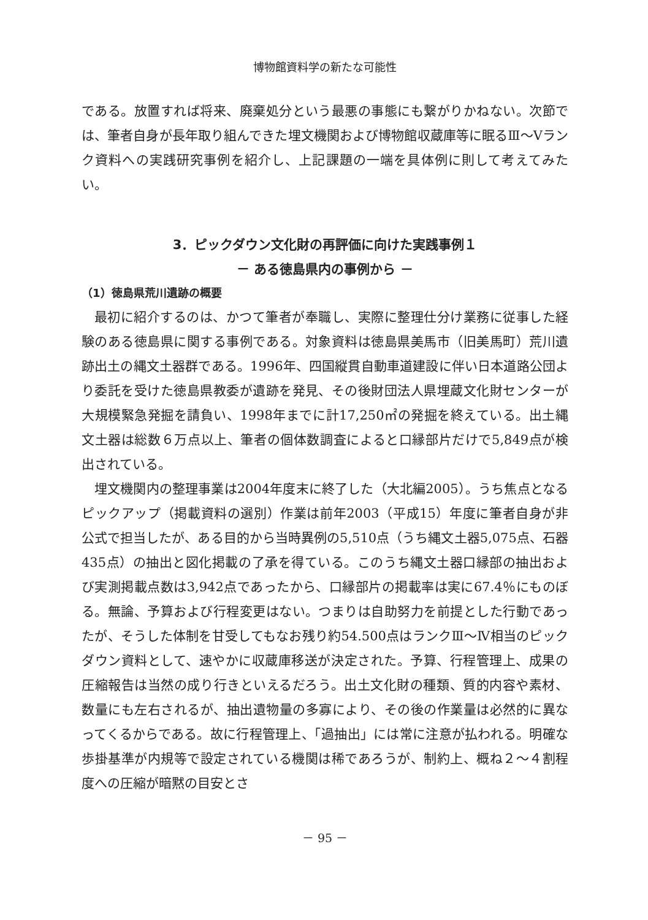博物館資料学の新たな可能性
である。放置すれば将来、廃棄処分という最悪の事態にも繋がりかねない。次節では、筆者自身が長年取り組んできた埋文機関および博物館収蔵庫等に眠るⅢ～Ⅴランク資料への実践研究事例を紹介し、上記課題の一端を具体例に則して考えてみたい。
3．ピックダウン文化財の再評価に向けた実践事例１
－ ある徳島県内の事例から －
（1）徳島県荒川遺跡の概要
最初に紹介するのは、かつて筆者が奉職し、実際に整理仕分け業務に従事した経験のある徳島県に関する事例である。対象資料は徳島県美馬市（旧美馬町）荒川遺跡出土の縄文土器群である。1996年、四国縦貫自動車道建設に伴い日本道路公団より委託を受けた徳島県教委が遺跡を発見、その後財団法人県埋蔵文化財センターが大規模緊急発掘を請負い、1998年までに計17,250㎡の発掘を終えている。出土縄文土器は総数６万点以上、筆者の個体数調査によると口縁部片だけで5,849点が検出されている。
埋文機関内の整理事業は2004年度末に終了した（大北編2005）。うち焦点となるピックアップ（掲載資料の選別）作業は前年2003（平成15）年度に筆者自身が非公式で担当したが、ある目的から当時異例の5,510点（うち縄文土器5,075点、石器435点）の抽出と図化掲載の了承を得ている。このうち縄文土器口縁部の抽出および実測掲載点数は3,942点であったから、口縁部片の掲載率は実に67.4％にものぼる。無論、予算および行程変更はない。つまりは自助努力を前提とした行動であったが、そうした体制を甘受してもなお残り約54.500点はランクⅢ～Ⅳ相当のピックダウン資料として、速やかに収蔵庫移送が決定された。予算、行程管理上、成果の圧縮報告は当然の成り行きといえるだろう。出土文化財の種類、質的内容や素材、数量にも左右されるが、抽出遺物量の多寡により、その後の作業量は必然的に異なってくるからである。故に行程管理上、「過抽出」には常に注意が払われる。明確な歩掛基準が内規等で設定されている機関は稀であろうが、制約上、概ね２～４割程度への圧縮が暗黙の目安とさ
－ 95 －